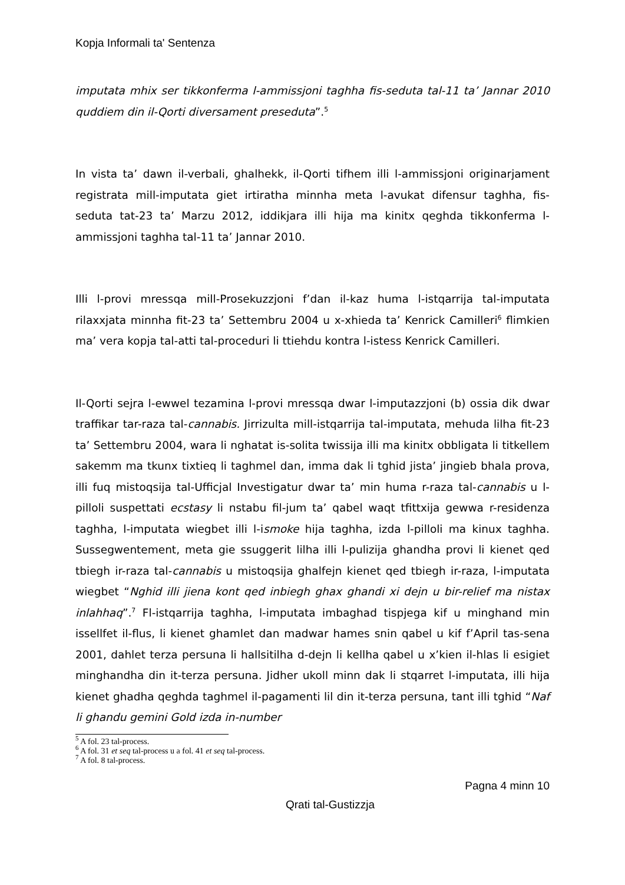Kopja Informali ta' Sentenza
imputata mhix ser tikkonferma l-ammissjoni taghha fis-seduta tal-11 ta’ Jannar 2010 quddiem din il-Qorti diversament preseduta”.<sup>5</sup>
In vista ta’ dawn il-verbali, ghalhekk, il-Qorti tifhem illi l-ammissjoni originarjament registrata mill-imputata giet irtiratha minnha meta l-avukat difensur taghha, fis-seduta tat-23 ta’ Marzu 2012, iddikjara illi hija ma kinitx qeghda tikkonferma l-ammissjoni taghha tal-11 ta’ Jannar 2010.
Illi l-provi mressqa mill-Prosekuzzjoni f’dan il-kaz huma l-istqarrija tal-imputata rilaxxjata minnha fit-23 ta’ Settembru 2004 u x-xhieda ta’ Kenrick Camilleri<sup>6</sup> flimkien ma’ vera kopja tal-atti tal-proceduri li ttiehdu kontra l-istess Kenrick Camilleri.
Il-Qorti sejra l-ewwel tezamina l-provi mressqa dwar l-imputazzjoni (b) ossia dik dwar traffikar tar-raza tal-cannabis. Jirrizulta mill-istqarrija tal-imputata, mehuda lilha fit-23 ta’ Settembru 2004, wara li nghatat is-solita twissija illi ma kinitx obbligata li titkellem sakemm ma tkunx tixtieq li taghmel dan, imma dak li tghid jista’ jingieb bhala prova, illi fuq mistoqsija tal-Ufficjal Investigatur dwar ta’ min huma r-raza tal-cannabis u l-pilloli suspettati ecstasy li nstabu fil-jum ta’ qabel waqt tfittxija gewwa r-residenza taghha, l-imputata wiegbet illi l-ismoke hija taghha, izda l-pilloli ma kinux taghha. Sussegwentement, meta gie ssuggerit lilha illi l-pulizija ghandha provi li kienet qed tbiegh ir-raza tal-cannabis u mistoqsija ghalfejn kienet qed tbiegh ir-raza, l-imputata wiegbet “Nghid illi jiena kont qed inbiegh ghax ghandi xi dejn u bir-relief ma nistax inlahhaq”.<sup>7</sup> Fl-istqarrija taghha, l-imputata imbaghad tispjega kif u minghand min issellfet il-flus, li kienet ghamlet dan madwar hames snin qabel u kif f’April tas-sena 2001, dahlet terza persuna li hallsitilha d-dejn li kellha qabel u x’kien il-hlas li esigiet minghandha din it-terza persuna. Jidher ukoll minn dak li stqarret l-imputata, illi hija kienet ghadha qeghda taghmel il-pagamenti lil din it-terza persuna, tant illi tghid “Naf li ghandu gemini Gold izda in-number
<sup>5</sup> A fol. 23 tal-process.
<sup>6</sup> A fol. 31 et seq tal-process u a fol. 41 et seq tal-process.
<sup>7</sup> A fol. 8 tal-process.
Pagna 4 minn 10
Qrati tal-Gustizzja